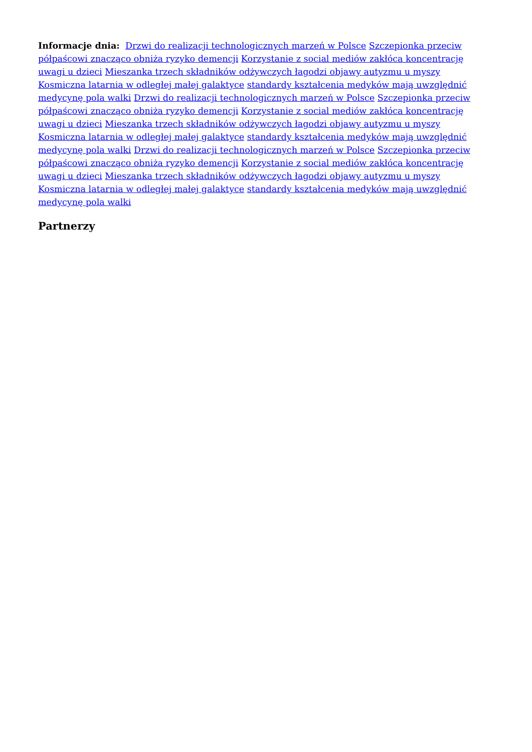Informacje dnia: Drzwi do realizacji technologicznych marzeń w Polsce Szczepionka przeciw półpaścowi znacząco obniża ryzyko demencji Korzystanie z social mediów zakłóca koncentrację uwagi u dzieci Mieszanka trzech składników odżywczych łagodzi objawy autyzmu u myszy Kosmiczna latarnia w odległej małej galaktyce standardy kształcenia medyków mają uwzględnić medycynę pola walki Drzwi do realizacji technologicznych marzeń w Polsce Szczepionka przeciw półpaścowi znacząco obniża ryzyko demencji Korzystanie z social mediów zakłóca koncentrację uwagi u dzieci Mieszanka trzech składników odżywczych łagodzi objawy autyzmu u myszy Kosmiczna latarnia w odległej małej galaktyce standardy kształcenia medyków mają uwzględnić medycynę pola walki Drzwi do realizacji technologicznych marzeń w Polsce Szczepionka przeciw półpaścowi znacząco obniża ryzyko demencji Korzystanie z social mediów zakłóca koncentrację uwagi u dzieci Mieszanka trzech składników odżywczych łagodzi objawy autyzmu u myszy Kosmiczna latarnia w odległej małej galaktyce standardy kształcenia medyków mają uwzględnić medycynę pola walki
Partnerzy